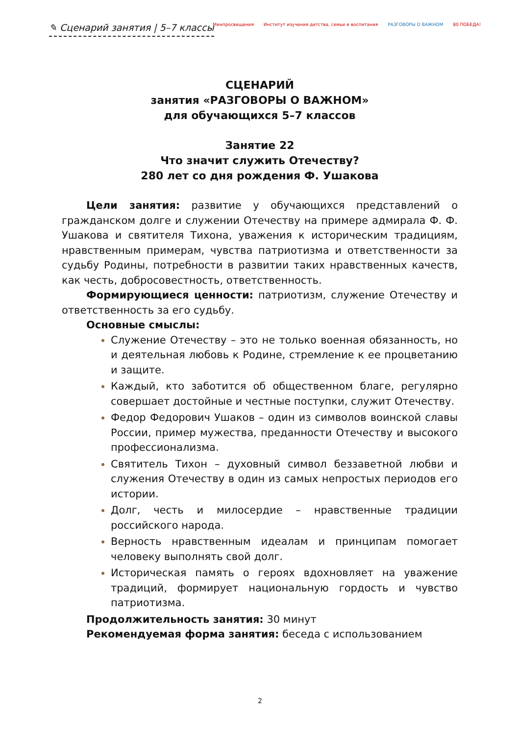✎ Сценарий занятия | 5–7 классы
Минпросвещения Институт изучения детства, семьи и воспитания РАЗГОВОРЫ О ВАЖНОМ 80 ПОБЕДА!
СЦЕНАРИЙ
занятия «РАЗГОВОРЫ О ВАЖНОМ»
для обучающихся 5–7 классов
Занятие 22
Что значит служить Отечеству?
280 лет со дня рождения Ф. Ушакова
Цели занятия: развитие у обучающихся представлений о гражданском долге и служении Отечеству на примере адмирала Ф. Ф. Ушакова и святителя Тихона, уважения к историческим традициям, нравственным примерам, чувства патриотизма и ответственности за судьбу Родины, потребности в развитии таких нравственных качеств, как честь, добросовестность, ответственность.
Формирующиеся ценности: патриотизм, служение Отечеству и ответственность за его судьбу.
Основные смыслы:
Служение Отечеству – это не только военная обязанность, но и деятельная любовь к Родине, стремление к ее процветанию и защите.
Каждый, кто заботится об общественном благе, регулярно совершает достойные и честные поступки, служит Отечеству.
Федор Федорович Ушаков – один из символов воинской славы России, пример мужества, преданности Отечеству и высокого профессионализма.
Святитель Тихон – духовный символ беззаветной любви и служения Отечеству в один из самых непростых периодов его истории.
Долг, честь и милосердие – нравственные традиции российского народа.
Верность нравственным идеалам и принципам помогает человеку выполнять свой долг.
Историческая память о героях вдохновляет на уважение традиций, формирует национальную гордость и чувство патриотизма.
Продолжительность занятия: 30 минут
Рекомендуемая форма занятия: беседа с использованием
2